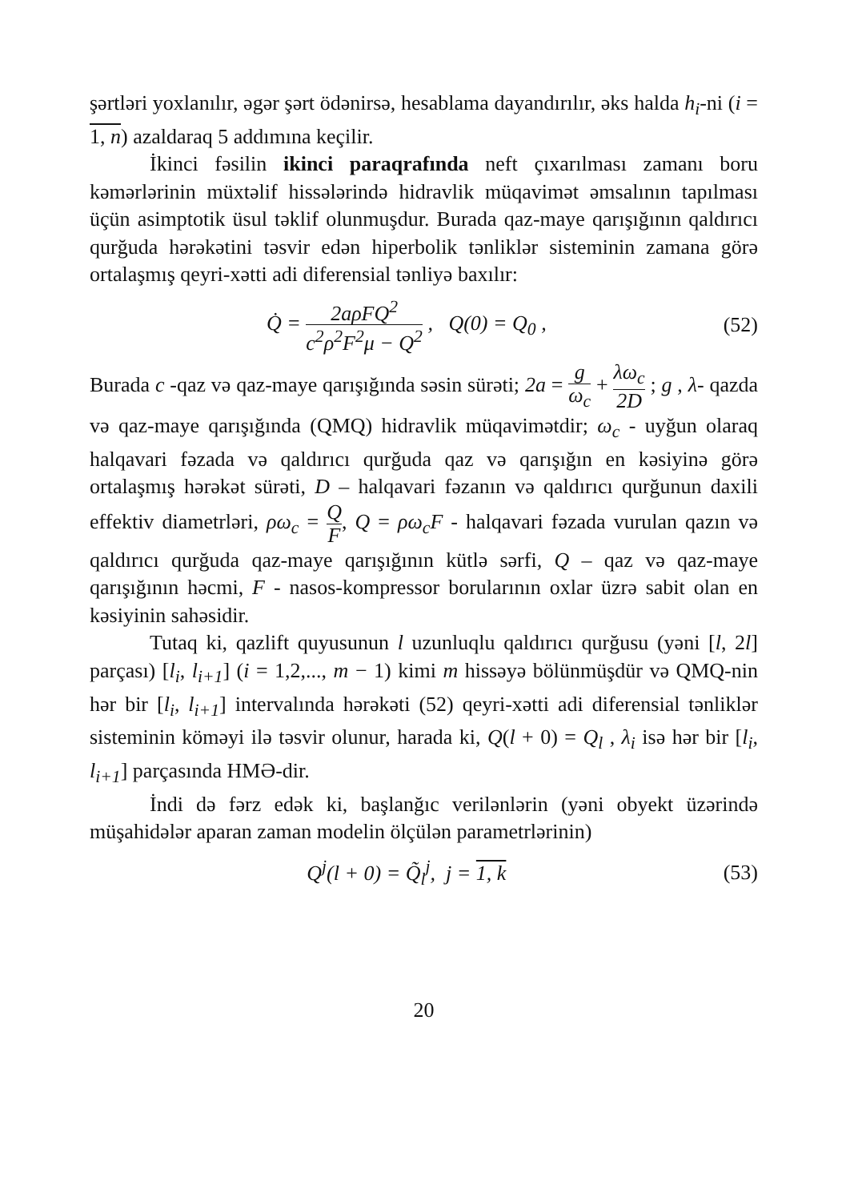şərtləri yoxlanılır, əgər şərt ödənirsə, hesablama dayandırılır, əks halda h<sub>i</sub>-ni (i = 1, n) azaldaraq 5 addımına keçilir.
İkinci fəsilin ikinci paraqrafında neft çıxarılması zamanı boru kəmərlərinin müxtəlif hissələrində hidravlik müqavimət əmsalının tapılması üçün asimptotik üsul təklif olunmuşdur. Burada qaz-maye qarışığının qaldırıcı qurğuda hərəkətini təsvir edən hiperbolik tənliklər sisteminin zamana görə ortalaşmış qeyri-xətti adi diferensial tənliyə baxılır:
Q̇ = 2aρFQ<sup>2</sup> c<sup>2</sup>ρ<sup>2</sup>F<sup>2</sup>μ − Q<sup>2</sup> , Q(0) = Q<sub>0</sub> ,
(52)
Burada c -qaz və qaz-maye qarışığında səsin sürəti; 2a = g ω<sub>c</sub> + λω<sub>c</sub> 2D ; g , λ- qazda və qaz-maye qarışığında (QMQ) hidravlik müqavimətdir; ω<sub>c</sub> - uyğun olaraq halqavari fəzada və qaldırıcı qurğuda qaz və qarışığın en kəsiyinə görə ortalaşmış hərəkət sürəti, D – halqavari fəzanın və qaldırıcı qurğunun daxili effektiv diametrləri, ρω<sub>c</sub> = Q F, Q = ρω<sub>c</sub>F - halqavari fəzada vurulan qazın və qaldırıcı qurğuda qaz-maye qarışığının kütlə sərfi, Q – qaz və qaz-maye qarışığının həcmi, F - nasos-kompressor borularının oxlar üzrə sabit olan en kəsiyinin sahəsidir.
Tutaq ki, qazlift quyusunun l uzunluqlu qaldırıcı qurğusu (yəni [l, 2l] parçası) [l<sub>i</sub>, l<sub>i+1</sub>] (i = 1,2,..., m − 1) kimi m hissəyə bölünmüşdür və QMQ-nin hər bir [l<sub>i</sub>, l<sub>i+1</sub>] intervalında hərəkəti (52) qeyri-xətti adi diferensial tənliklər sisteminin köməyi ilə təsvir olunur, harada ki, Q(l + 0) = Q<sub>l</sub> , λ<sub>i</sub> isə hər bir [l<sub>i</sub>, l<sub>i+1</sub>] parçasında HMƏ-dir.
İndi də fərz edək ki, başlanğıc verilənlərin (yəni obyekt üzərində müşahidələr aparan zaman modelin ölçülən parametrlərinin)
Q<sup>j</sup>(l + 0) = Q̃<sub>l</sub><sup>j</sup>, j = 1, k (53)
20